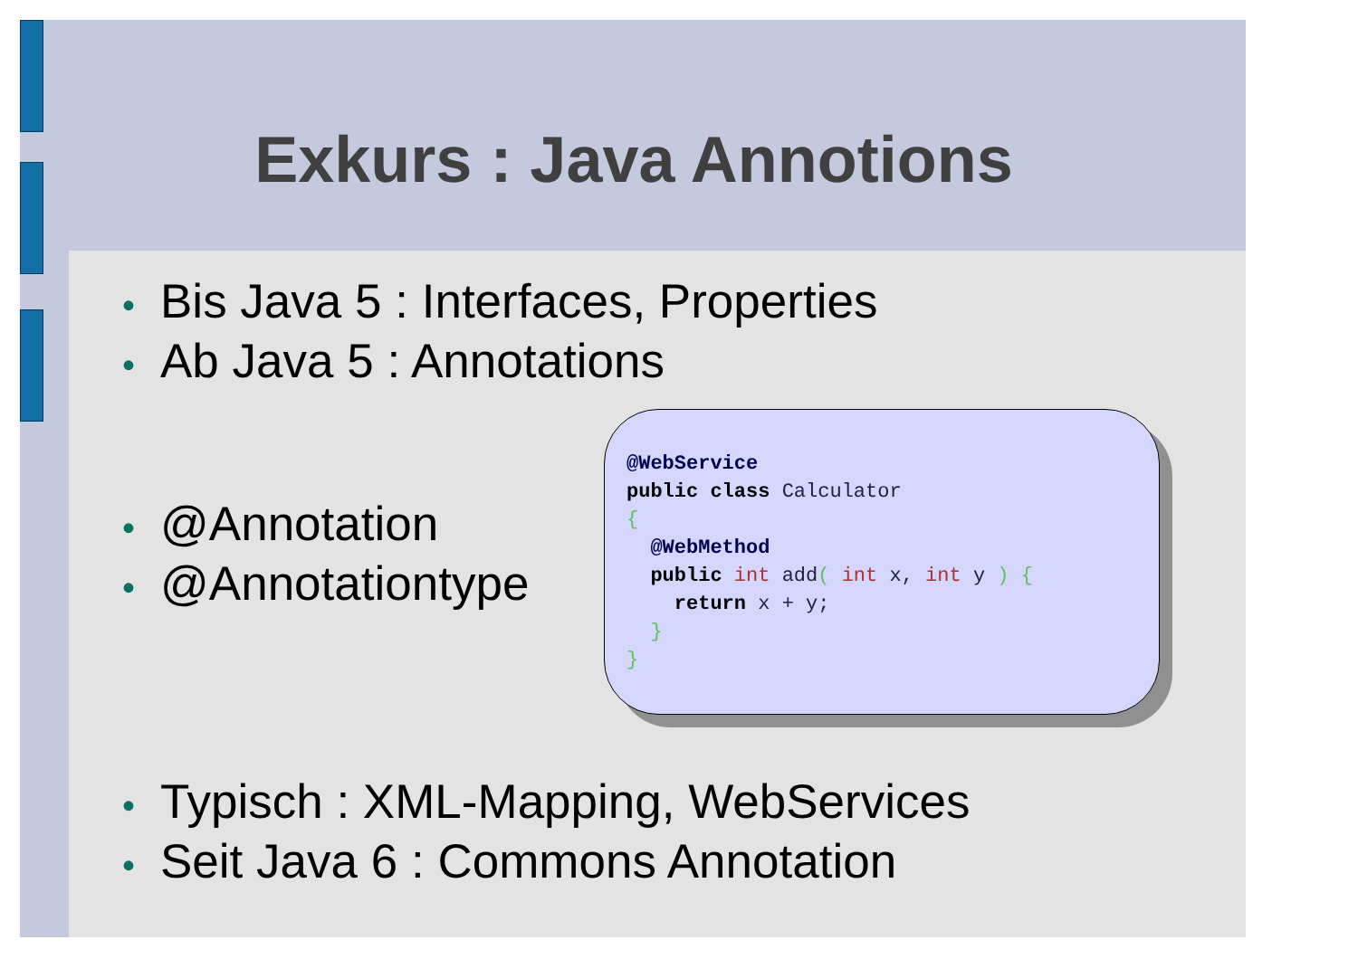Exkurs : Java Annotions
• Bis Java 5 : Interfaces, Properties
• Ab Java 5 : Annotations
• @Annotation
• @Annotationtype
• Typisch : XML-Mapping, WebServices
• Seit Java 6 : Commons Annotation
@WebService
public class Calculator
{
  @WebMethod
  public int add( int x, int y ) {
    return x + y;
  }
}